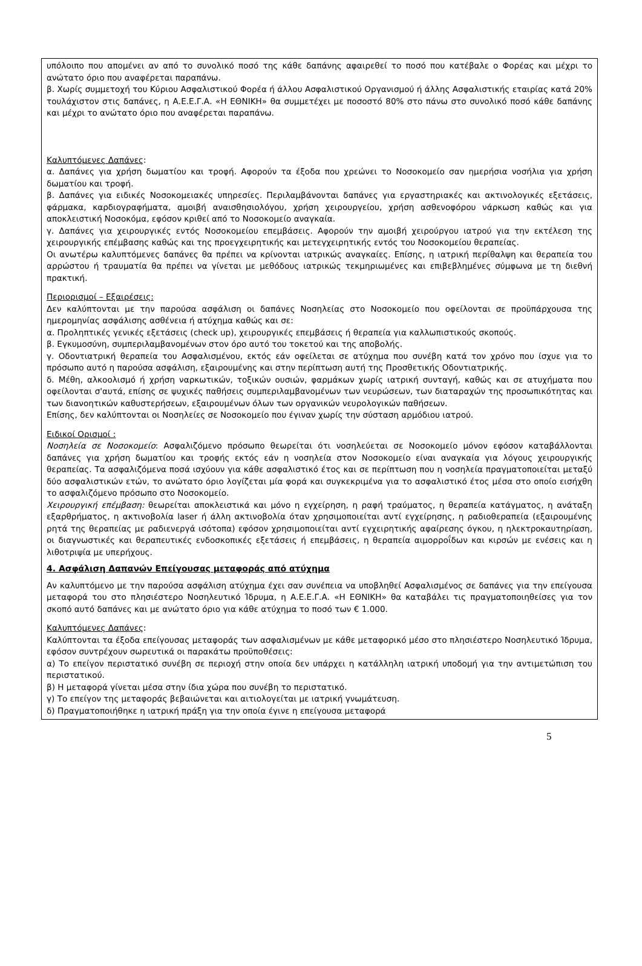υπόλοιπο που απομένει αν από το συνολικό ποσό της κάθε δαπάνης αφαιρεθεί το ποσό που κατέβαλε ο Φορέας και μέχρι το ανώτατο όριο που αναφέρεται παραπάνω.
β. Χωρίς συμμετοχή του Κύριου Ασφαλιστικού Φορέα ή άλλου Ασφαλιστικού Οργανισμού ή άλλης Ασφαλιστικής εταιρίας κατά 20% τουλάχιστον στις δαπάνες, η Α.Ε.Ε.Γ.Α. «Η ΕΘΝΙΚΗ» θα συμμετέχει με ποσοστό 80% στο πάνω στο συνολικό ποσό κάθε δαπάνης και μέχρι το ανώτατο όριο που αναφέρεται παραπάνω.
Καλυπτόμενες Δαπάνες:
α. Δαπάνες για χρήση δωματίου και τροφή. Αφορούν τα έξοδα που χρεώνει το Νοσοκομείο σαν ημερήσια νοσήλια για χρήση δωματίου και τροφή.
β. Δαπάνες για ειδικές Νοσοκομειακές υπηρεσίες. Περιλαμβάνονται δαπάνες για εργαστηριακές και ακτινολογικές εξετάσεις, φάρμακα, καρδιογραφήματα, αμοιβή αναισθησιολόγου, χρήση χειρουργείου, χρήση ασθενοφόρου νάρκωση καθώς και για αποκλειστική Νοσοκόμα, εφόσον κριθεί από το Νοσοκομείο αναγκαία.
γ. Δαπάνες για χειρουργικές εντός Νοσοκομείου επεμβάσεις. Αφορούν την αμοιβή χειρούργου ιατρού για την εκτέλεση της χειρουργικής επέμβασης καθώς και της προεγχειρητικής και μετεγχειρητικής εντός του Νοσοκομείου θεραπείας.
Οι ανωτέρω καλυπτόμενες δαπάνες θα πρέπει να κρίνονται ιατρικώς αναγκαίες. Επίσης, η ιατρική περίθαλψη και θεραπεία του αρρώστου ή τραυματία θα πρέπει να γίνεται με μεθόδους ιατρικώς τεκμηριωμένες και επιβεβλημένες σύμφωνα με τη διεθνή πρακτική.
Περιορισμοί – Εξαιρέσεις:
Δεν καλύπτονται με την παρούσα ασφάλιση οι δαπάνες Νοσηλείας στο Νοσοκομείο που οφείλονται σε προϋπάρχουσα της ημερομηνίας ασφάλισης ασθένεια ή ατύχημα καθώς και σε:
α. Προληπτικές γενικές εξετάσεις (check up), χειρουργικές επεμβάσεις ή θεραπεία για καλλωπιστικούς σκοπούς.
β. Εγκυμοσύνη, συμπεριλαμβανομένων στον όρο αυτό του τοκετού και της αποβολής.
γ. Οδοντιατρική θεραπεία του Ασφαλισμένου, εκτός εάν οφείλεται σε ατύχημα που συνέβη κατά τον χρόνο που ίσχυε για το πρόσωπο αυτό η παρούσα ασφάλιση, εξαιρουμένης και στην περίπτωση αυτή της Προσθετικής Οδοντιατρικής.
δ. Μέθη, αλκοολισμό ή χρήση ναρκωτικών, τοξικών ουσιών, φαρμάκων χωρίς ιατρική συνταγή, καθώς και σε ατυχήματα που οφείλονται σ'αυτά, επίσης σε ψυχικές παθήσεις συμπεριλαμβανομένων των νευρώσεων, των διαταραχών της προσωπικότητας και των διανοητικών καθυστερήσεων, εξαιρουμένων όλων των οργανικών νευρολογικών παθήσεων.
Επίσης, δεν καλύπτονται οι Νοσηλείες σε Νοσοκομείο που έγιναν χωρίς την σύσταση αρμόδιου ιατρού.
Ειδικοί Ορισμοί :
Νοσηλεία σε Νοσοκομείο: Ασφαλιζόμενο πρόσωπο θεωρείται ότι νοσηλεύεται σε Νοσοκομείο μόνον εφόσον καταβάλλονται δαπάνες για χρήση δωματίου και τροφής εκτός εάν η νοσηλεία στον Νοσοκομείο είναι αναγκαία για λόγους χειρουργικής θεραπείας. Τα ασφαλιζόμενα ποσά ισχύουν για κάθε ασφαλιστικό έτος και σε περίπτωση που η νοσηλεία πραγματοποιείται μεταξύ δύο ασφαλιστικών ετών, το ανώτατο όριο λογίζεται μία φορά και συγκεκριμένα για το ασφαλιστικό έτος μέσα στο οποίο εισήχθη το ασφαλιζόμενο πρόσωπο στο Νοσοκομείο.
Χειρουργική επέμβαση: θεωρείται αποκλειστικά και μόνο η εγχείρηση, η ραφή τραύματος, η θεραπεία κατάγματος, η ανάταξη εξαρθρήματος, η ακτινοβολία laser ή άλλη ακτινοβολία όταν χρησιμοποιείται αντί εγχείρησης, η ραδιοθεραπεία (εξαιρουμένης ρητά της θεραπείας με ραδιενεργά ισότοπα) εφόσον χρησιμοποιείται αντί εγχειρητικής αφαίρεσης όγκου, η ηλεκτροκαυτηρίαση, οι διαγνωστικές και θεραπευτικές ενδοσκοπικές εξετάσεις ή επεμβάσεις, η θεραπεία αιμορροΐδων και κιρσών με ενέσεις και η λιθοτριψία με υπερήχους.
4. Ασφάλιση Δαπανών Επείγουσας μεταφοράς από ατύχημα
Αν καλυπτόμενο με την παρούσα ασφάλιση ατύχημα έχει σαν συνέπεια να υποβληθεί Ασφαλισμένος σε δαπάνες για την επείγουσα μεταφορά του στο πλησιέστερο Νοσηλευτικό Ίδρυμα, η Α.Ε.Ε.Γ.Α. «Η ΕΘΝΙΚΗ» θα καταβάλει τις πραγματοποιηθείσες για τον σκοπό αυτό δαπάνες και με ανώτατο όριο για κάθε ατύχημα το ποσό των € 1.000.
Καλυπτόμενες Δαπάνες:
Καλύπτονται τα έξοδα επείγουσας μεταφοράς των ασφαλισμένων με κάθε μεταφορικό μέσο στο πλησιέστερο Νοσηλευτικό Ίδρυμα, εφόσον συντρέχουν σωρευτικά οι παρακάτω προϋποθέσεις:
α) Το επείγον περιστατικό συνέβη σε περιοχή στην οποία δεν υπάρχει η κατάλληλη ιατρική υποδομή για την αντιμετώπιση του περιστατικού.
β) Η μεταφορά γίνεται μέσα στην ίδια χώρα που συνέβη το περιστατικό.
γ) Το επείγον της μεταφοράς βεβαιώνεται και αιτιολογείται με ιατρική γνωμάτευση.
δ) Πραγματοποιήθηκε η ιατρική πράξη για την οποία έγινε η επείγουσα μεταφορά
5